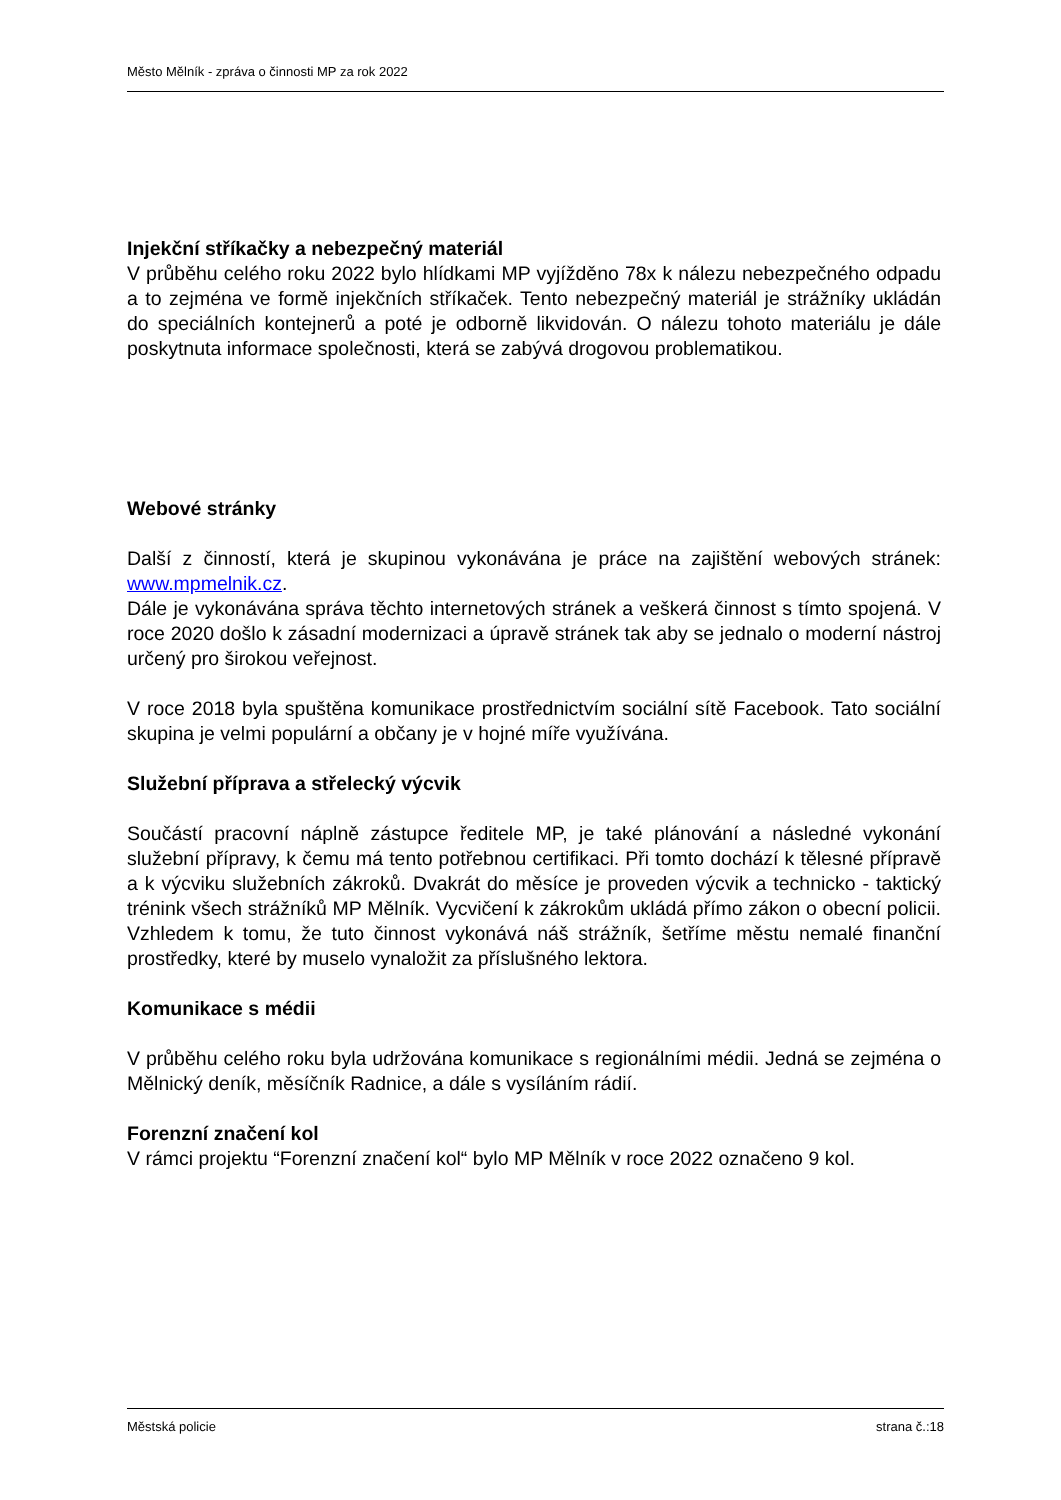Město Mělník - zpráva o činnosti MP za rok 2022
Injekční stříkačky a nebezpečný materiál
V průběhu celého roku 2022 bylo hlídkami MP vyjížděno 78x k nálezu nebezpečného odpadu a to zejména ve formě injekčních stříkaček. Tento nebezpečný materiál je strážníky ukládán do speciálních kontejnerů a poté je odborně likvidován. O nálezu tohoto materiálu je dále poskytnuta informace společnosti, která se zabývá drogovou problematikou.
Webové stránky
Další z činností, která je skupinou vykonávána je práce na zajištění webových stránek: www.mpmelnik.cz.
Dále je vykonávána správa těchto internetových stránek a veškerá činnost s tímto spojená. V roce 2020 došlo k zásadní modernizaci a úpravě stránek tak aby se jednalo o moderní nástroj určený pro širokou veřejnost.
V roce 2018 byla spuštěna komunikace prostřednictvím sociální sítě Facebook. Tato sociální skupina je velmi populární a občany je v hojné míře využívána.
Služební příprava a střelecký výcvik
Součástí pracovní náplně zástupce ředitele MP, je také plánování a následné vykonání služební přípravy, k čemu má tento potřebnou certifikaci. Při tomto dochází k tělesné přípravě a k výcviku služebních zákroků. Dvakrát do měsíce je proveden výcvik a technicko - taktický trénink všech strážníků MP Mělník. Vycvičení k zákrokům ukládá přímo zákon o obecní policii. Vzhledem k tomu, že tuto činnost vykonává náš strážník, šetříme městu nemalé finanční prostředky, které by muselo vynaložit za příslušného lektora.
Komunikace s médii
V průběhu celého roku byla udržována komunikace s regionálními médii. Jedná se zejména o Mělnický deník, měsíčník Radnice, a dále s vysíláním rádií.
Forenzní značení kol
V rámci projektu “Forenzní značení kol“ bylo MP Mělník v roce 2022 označeno 9 kol.
Městská policie strana č.:18